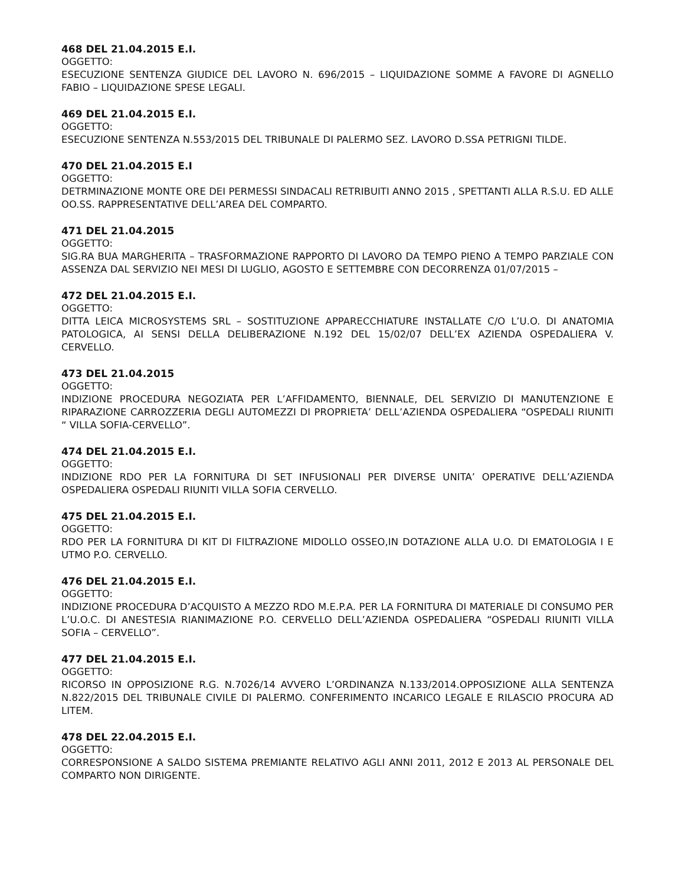468 DEL 21.04.2015 E.I.
OGGETTO:
ESECUZIONE SENTENZA GIUDICE DEL LAVORO N. 696/2015 – LIQUIDAZIONE SOMME A FAVORE DI AGNELLO FABIO – LIQUIDAZIONE SPESE LEGALI.
469 DEL 21.04.2015 E.I.
OGGETTO:
ESECUZIONE SENTENZA N.553/2015 DEL TRIBUNALE DI PALERMO SEZ. LAVORO D.SSA PETRIGNI TILDE.
470 DEL 21.04.2015 E.I
OGGETTO:
DETRMINAZIONE MONTE ORE DEI PERMESSI SINDACALI RETRIBUITI ANNO 2015 , SPETTANTI ALLA R.S.U. ED ALLE OO.SS. RAPPRESENTATIVE DELL’AREA DEL COMPARTO.
471 DEL 21.04.2015
OGGETTO:
SIG.RA BUA MARGHERITA – TRASFORMAZIONE RAPPORTO DI LAVORO DA TEMPO PIENO A TEMPO PARZIALE CON ASSENZA DAL SERVIZIO NEI MESI DI LUGLIO, AGOSTO E SETTEMBRE CON DECORRENZA 01/07/2015 –
472 DEL 21.04.2015 E.I.
OGGETTO:
DITTA LEICA MICROSYSTEMS SRL – SOSTITUZIONE APPARECCHIATURE INSTALLATE C/O L’U.O. DI ANATOMIA PATOLOGICA, AI SENSI DELLA DELIBERAZIONE N.192 DEL 15/02/07 DELL’EX AZIENDA OSPEDALIERA V. CERVELLO.
473 DEL 21.04.2015
OGGETTO:
INDIZIONE PROCEDURA NEGOZIATA PER L’AFFIDAMENTO, BIENNALE, DEL SERVIZIO DI MANUTENZIONE E RIPARAZIONE CARROZZERIA DEGLI AUTOMEZZI DI PROPRIETA’ DELL’AZIENDA OSPEDALIERA “OSPEDALI RIUNITI “ VILLA SOFIA-CERVELLO”.
474 DEL 21.04.2015 E.I.
OGGETTO:
INDIZIONE RDO PER LA FORNITURA DI SET INFUSIONALI PER DIVERSE UNITA’ OPERATIVE DELL’AZIENDA OSPEDALIERA OSPEDALI RIUNITI VILLA SOFIA CERVELLO.
475 DEL 21.04.2015 E.I.
OGGETTO:
RDO PER LA FORNITURA DI KIT DI FILTRAZIONE MIDOLLO OSSEO,IN DOTAZIONE ALLA U.O. DI EMATOLOGIA I E UTMO P.O. CERVELLO.
476 DEL 21.04.2015 E.I.
OGGETTO:
INDIZIONE PROCEDURA D’ACQUISTO A MEZZO RDO M.E.P.A. PER LA FORNITURA DI MATERIALE DI CONSUMO PER L’U.O.C. DI ANESTESIA RIANIMAZIONE P.O. CERVELLO DELL’AZIENDA OSPEDALIERA “OSPEDALI RIUNITI VILLA SOFIA – CERVELLO”.
477 DEL 21.04.2015 E.I.
OGGETTO:
RICORSO IN OPPOSIZIONE R.G. N.7026/14 AVVERO L’ORDINANZA N.133/2014.OPPOSIZIONE ALLA SENTENZA N.822/2015 DEL TRIBUNALE CIVILE DI PALERMO. CONFERIMENTO INCARICO LEGALE E RILASCIO PROCURA AD LITEM.
478 DEL 22.04.2015 E.I.
OGGETTO:
CORRESPONSIONE A SALDO SISTEMA PREMIANTE RELATIVO AGLI ANNI 2011, 2012 E 2013 AL PERSONALE DEL COMPARTO NON DIRIGENTE.